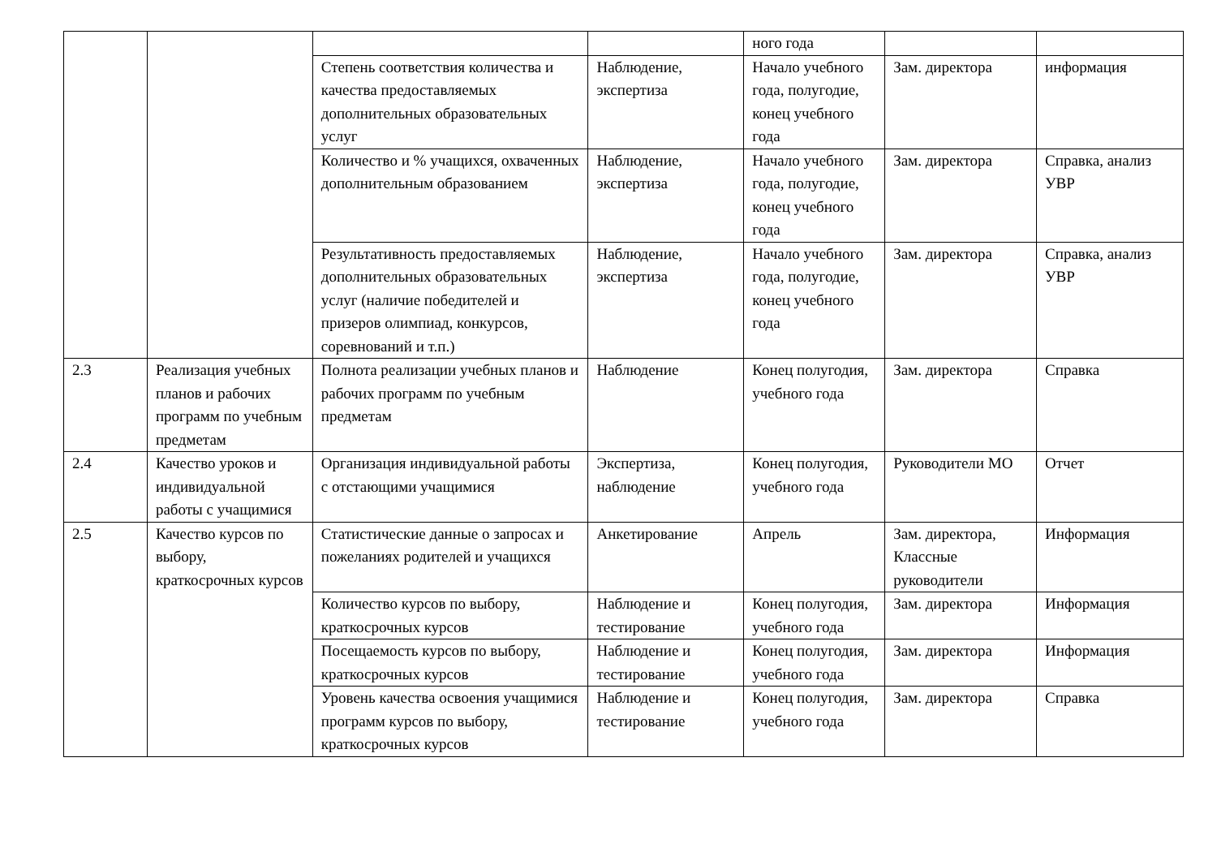| | | | | ного года | | |
| | | Степень соответствия количества и качества предоставляемых дополнительных образовательных услуг | Наблюдение, экспертиза | Начало учебного года, полугодие, конец учебного года | Зам. директора | информация |
| | | Количество и % учащихся, охваченных дополнительным образованием | Наблюдение, экспертиза | Начало учебного года, полугодие, конец учебного года | Зам. директора | Справка, анализ УВР |
| | | Результативность предоставляемых дополнительных образовательных услуг (наличие победителей и призеров олимпиад, конкурсов, соревнований и т.п.) | Наблюдение, экспертиза | Начало учебного года, полугодие, конец учебного года | Зам. директора | Справка, анализ УВР |
| 2.3 | Реализация учебных планов и рабочих программ по учебным предметам | Полнота реализации учебных планов и рабочих программ по учебным предметам | Наблюдение | Конец полугодия, учебного года | Зам. директора | Справка |
| 2.4 | Качество уроков и индивидуальной работы с учащимися | Организация индивидуальной работы с отстающими учащимися | Экспертиза, наблюдение | Конец полугодия, учебного года | Руководители МО | Отчет |
| 2.5 | Качество курсов по выбору, краткосрочных курсов | Статистические данные о запросах и пожеланиях родителей и учащихся | Анкетирование | Апрель | Зам. директора, Классные руководители | Информация |
| | | Количество курсов по выбору, краткосрочных курсов | Наблюдение и тестирование | Конец полугодия, учебного года | Зам. директора | Информация |
| | | Посещаемость курсов по выбору, краткосрочных курсов | Наблюдение и тестирование | Конец полугодия, учебного года | Зам. директора | Информация |
| | | Уровень качества освоения учащимися программ курсов по выбору, краткосрочных курсов | Наблюдение и тестирование | Конец полугодия, учебного года | Зам. директора | Справка |